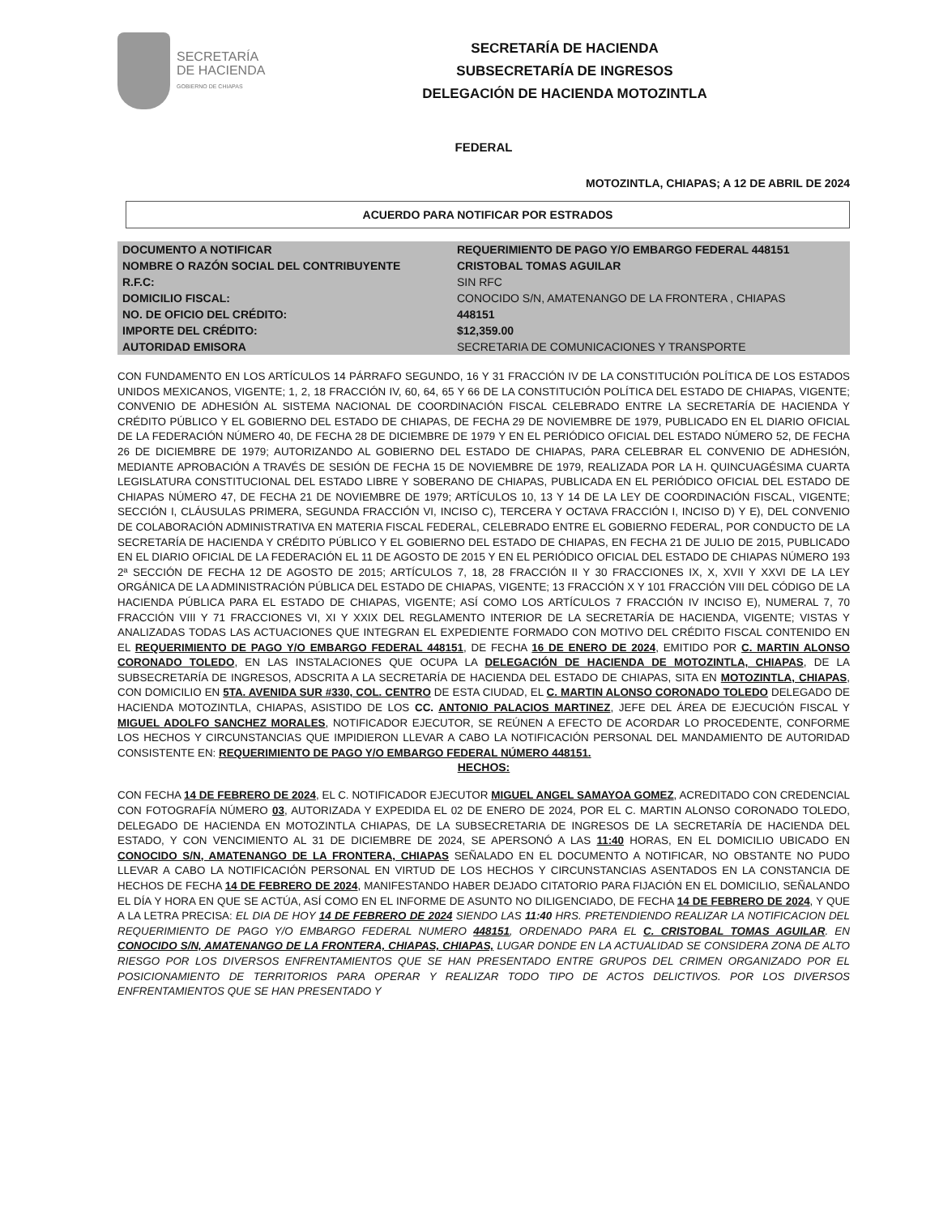SECRETARÍA
DE HACIENDA
GOBIERNO DE CHIAPAS
SECRETARÍA DE HACIENDA
SUBSECRETARÍA DE INGRESOS
DELEGACIÓN DE HACIENDA MOTOZINTLA
FEDERAL
MOTOZINTLA, CHIAPAS; A 12 DE ABRIL DE 2024
ACUERDO PARA NOTIFICAR POR ESTRADOS
| DOCUMENTO A NOTIFICAR | REQUERIMIENTO DE PAGO Y/O EMBARGO FEDERAL 448151 |
| NOMBRE O RAZÓN SOCIAL DEL CONTRIBUYENTE | CRISTOBAL TOMAS AGUILAR |
| R.F.C: | SIN RFC |
| DOMICILIO FISCAL: | CONOCIDO S/N, AMATENANGO DE LA FRONTERA , CHIAPAS |
| NO. DE OFICIO DEL CRÉDITO: | 448151 |
| IMPORTE DEL CRÉDITO: | $12,359.00 |
| AUTORIDAD EMISORA | SECRETARIA DE COMUNICACIONES Y TRANSPORTE |
CON FUNDAMENTO EN LOS ARTÍCULOS 14 PÁRRAFO SEGUNDO, 16 Y 31 FRACCIÓN IV DE LA CONSTITUCIÓN POLÍTICA DE LOS ESTADOS UNIDOS MEXICANOS, VIGENTE; 1, 2, 18 FRACCIÓN IV, 60, 64, 65 Y 66 DE LA CONSTITUCIÓN POLÍTICA DEL ESTADO DE CHIAPAS, VIGENTE; CONVENIO DE ADHESIÓN AL SISTEMA NACIONAL DE COORDINACIÓN FISCAL CELEBRADO ENTRE LA SECRETARÍA DE HACIENDA Y CRÉDITO PÚBLICO Y EL GOBIERNO DEL ESTADO DE CHIAPAS, DE FECHA 29 DE NOVIEMBRE DE 1979, PUBLICADO EN EL DIARIO OFICIAL DE LA FEDERACIÓN NÚMERO 40, DE FECHA 28 DE DICIEMBRE DE 1979 Y EN EL PERIÓDICO OFICIAL DEL ESTADO NÚMERO 52, DE FECHA 26 DE DICIEMBRE DE 1979; AUTORIZANDO AL GOBIERNO DEL ESTADO DE CHIAPAS, PARA CELEBRAR EL CONVENIO DE ADHESIÓN, MEDIANTE APROBACIÓN A TRAVÉS DE SESIÓN DE FECHA 15 DE NOVIEMBRE DE 1979, REALIZADA POR LA H. QUINCUAGÉSIMA CUARTA LEGISLATURA CONSTITUCIONAL DEL ESTADO LIBRE Y SOBERANO DE CHIAPAS, PUBLICADA EN EL PERIÓDICO OFICIAL DEL ESTADO DE CHIAPAS NÚMERO 47, DE FECHA 21 DE NOVIEMBRE DE 1979; ARTÍCULOS 10, 13 Y 14 DE LA LEY DE COORDINACIÓN FISCAL, VIGENTE; SECCIÓN I, CLÁUSULAS PRIMERA, SEGUNDA FRACCIÓN VI, INCISO C), TERCERA Y OCTAVA FRACCIÓN I, INCISO D) Y E), DEL CONVENIO DE COLABORACIÓN ADMINISTRATIVA EN MATERIA FISCAL FEDERAL, CELEBRADO ENTRE EL GOBIERNO FEDERAL, POR CONDUCTO DE LA SECRETARÍA DE HACIENDA Y CRÉDITO PÚBLICO Y EL GOBIERNO DEL ESTADO DE CHIAPAS, EN FECHA 21 DE JULIO DE 2015, PUBLICADO EN EL DIARIO OFICIAL DE LA FEDERACIÓN EL 11 DE AGOSTO DE 2015 Y EN EL PERIÓDICO OFICIAL DEL ESTADO DE CHIAPAS NÚMERO 193 2ª SECCIÓN DE FECHA 12 DE AGOSTO DE 2015; ARTÍCULOS 7, 18, 28 FRACCIÓN II Y 30 FRACCIONES IX, X, XVII Y XXVI DE LA LEY ORGÁNICA DE LA ADMINISTRACIÓN PÚBLICA DEL ESTADO DE CHIAPAS, VIGENTE; 13 FRACCIÓN X Y 101 FRACCIÓN VIII DEL CÓDIGO DE LA HACIENDA PÚBLICA PARA EL ESTADO DE CHIAPAS, VIGENTE; ASÍ COMO LOS ARTÍCULOS 7 FRACCIÓN IV INCISO E), NUMERAL 7, 70 FRACCIÓN VIII Y 71 FRACCIONES VI, XI Y XXIX DEL REGLAMENTO INTERIOR DE LA SECRETARÍA DE HACIENDA, VIGENTE; VISTAS Y ANALIZADAS TODAS LAS ACTUACIONES QUE INTEGRAN EL EXPEDIENTE FORMADO CON MOTIVO DEL CRÉDITO FISCAL CONTENIDO EN EL REQUERIMIENTO DE PAGO Y/O EMBARGO FEDERAL 448151, DE FECHA 16 DE ENERO DE 2024, EMITIDO POR C. MARTIN ALONSO CORONADO TOLEDO, EN LAS INSTALACIONES QUE OCUPA LA DELEGACIÓN DE HACIENDA DE MOTOZINTLA, CHIAPAS, DE LA SUBSECRETARÍA DE INGRESOS, ADSCRITA A LA SECRETARÍA DE HACIENDA DEL ESTADO DE CHIAPAS, SITA EN MOTOZINTLA, CHIAPAS, CON DOMICILIO EN 5TA. AVENIDA SUR #330, COL. CENTRO DE ESTA CIUDAD, EL C. MARTIN ALONSO CORONADO TOLEDO DELEGADO DE HACIENDA MOTOZINTLA, CHIAPAS, ASISTIDO DE LOS CC. ANTONIO PALACIOS MARTINEZ, JEFE DEL ÁREA DE EJECUCIÓN FISCAL Y MIGUEL ADOLFO SANCHEZ MORALES, NOTIFICADOR EJECUTOR, SE REÚNEN A EFECTO DE ACORDAR LO PROCEDENTE, CONFORME LOS HECHOS Y CIRCUNSTANCIAS QUE IMPIDIERON LLEVAR A CABO LA NOTIFICACIÓN PERSONAL DEL MANDAMIENTO DE AUTORIDAD CONSISTENTE EN: REQUERIMIENTO DE PAGO Y/O EMBARGO FEDERAL NÚMERO 448151.
HECHOS:
CON FECHA 14 DE FEBRERO DE 2024, EL C. NOTIFICADOR EJECUTOR MIGUEL ANGEL SAMAYOA GOMEZ, ACREDITADO CON CREDENCIAL CON FOTOGRAFÍA NÚMERO 03, AUTORIZADA Y EXPEDIDA EL 02 DE ENERO DE 2024, POR EL C. MARTIN ALONSO CORONADO TOLEDO, DELEGADO DE HACIENDA EN MOTOZINTLA CHIAPAS, DE LA SUBSECRETARIA DE INGRESOS DE LA SECRETARÍA DE HACIENDA DEL ESTADO, Y CON VENCIMIENTO AL 31 DE DICIEMBRE DE 2024, SE APERSONÓ A LAS 11:40 HORAS, EN EL DOMICILIO UBICADO EN CONOCIDO S/N, AMATENANGO DE LA FRONTERA, CHIAPAS SEÑALADO EN EL DOCUMENTO A NOTIFICAR, NO OBSTANTE NO PUDO LLEVAR A CABO LA NOTIFICACIÓN PERSONAL EN VIRTUD DE LOS HECHOS Y CIRCUNSTANCIAS ASENTADOS EN LA CONSTANCIA DE HECHOS DE FECHA 14 DE FEBRERO DE 2024, MANIFESTANDO HABER DEJADO CITATORIO PARA FIJACIÓN EN EL DOMICILIO, SEÑALANDO EL DÍA Y HORA EN QUE SE ACTÚA, ASÍ COMO EN EL INFORME DE ASUNTO NO DILIGENCIADO, DE FECHA 14 DE FEBRERO DE 2024, Y QUE A LA LETRA PRECISA: EL DIA DE HOY 14 DE FEBRERO DE 2024 SIENDO LAS 11:40 HRS. PRETENDIENDO REALIZAR LA NOTIFICACION DEL REQUERIMIENTO DE PAGO Y/O EMBARGO FEDERAL NUMERO 448151, ORDENADO PARA EL C. CRISTOBAL TOMAS AGUILAR. EN CONOCIDO S/N, AMATENANGO DE LA FRONTERA, CHIAPAS, CHIAPAS, LUGAR DONDE EN LA ACTUALIDAD SE CONSIDERA ZONA DE ALTO RIESGO POR LOS DIVERSOS ENFRENTAMIENTOS QUE SE HAN PRESENTADO ENTRE GRUPOS DEL CRIMEN ORGANIZADO POR EL POSICIONAMIENTO DE TERRITORIOS PARA OPERAR Y REALIZAR TODO TIPO DE ACTOS DELICTIVOS. POR LOS DIVERSOS ENFRENTAMIENTOS QUE SE HAN PRESENTADO Y